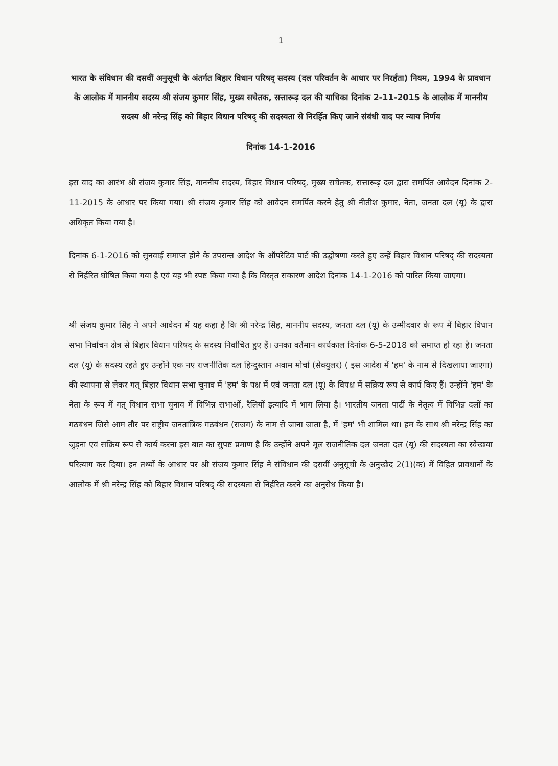1
भारत के संविधान की दसवीं अनुसूची के अंतर्गत बिहार विधान परिषद् सदस्य (दल परिवर्तन के आधार पर निरर्हता) नियम, 1994 के प्रावधान के आलोक में माननीय सदस्य श्री संजय कुमार सिंह, मुख्य सचेतक, सत्तारूढ़ दल की याचिका दिनांक 2-11-2015 के आलोक में माननीय सदस्य श्री नरेन्द्र सिंह को बिहार विधान परिषद् की सदस्यता से निरर्हित किए जाने संबंधी वाद पर न्याय निर्णय
दिनांक 14-1-2016
इस वाद का आरंभ श्री संजय कुमार सिंह, माननीय सदस्य, बिहार विधान परिषद्, मुख्य सचेतक, सत्तारूढ़ दल द्वारा समर्पित आवेदन दिनांक 2-11-2015 के आधार पर किया गया। श्री संजय कुमार सिंह को आवेदन समर्पित करने हेतु श्री नीतीश कुमार, नेता, जनता दल (यू) के द्वारा अधिकृत किया गया है।
दिनांक 6-1-2016 को सुनवाई समाप्त होने के उपरान्त आदेश के ऑपरेटिव पार्ट की उद्घोषणा करते हुए उन्हें बिहार विधान परिषद् की सदस्यता से निर्हरित घोषित किया गया है एवं यह भी स्पष्ट किया गया है कि विस्तृत सकारण आदेश दिनांक 14-1-2016 को पारित किया जाएगा।
श्री संजय कुमार सिंह ने अपने आवेदन में यह कहा है कि श्री नरेन्द्र सिंह, माननीय सदस्य, जनता दल (यू) के उम्मीदवार के रूप में बिहार विधान सभा निर्वाचन क्षेत्र से बिहार विधान परिषद् के सदस्य निर्वाचित हुए हैं। उनका वर्तमान कार्यकाल दिनांक 6-5-2018 को समाप्त हो रहा है। जनता दल (यू) के सदस्य रहते हुए उन्होंने एक नए राजनीतिक दल हिन्दुस्तान अवाम मोर्चा (सेक्युलर) ( इस आदेश में 'हम' के नाम से दिखलाया जाएगा) की स्थापना से लेकर गत् बिहार विधान सभा चुनाव में 'हम' के पक्ष में एवं जनता दल (यू) के विपक्ष में सक्रिय रूप से कार्य किए हैं। उन्होंने 'हम' के नेता के रूप में गत् विधान सभा चुनाव में विभिन्न सभाओं, रैलियों इत्यादि में भाग लिया है। भारतीय जनता पार्टी के नेतृत्व में विभिन्न दलों का गठबंधन जिसे आम तौर पर राष्ट्रीय जनतांत्रिक गठबंधन (राजग) के नाम से जाना जाता है, में 'हम' भी शामिल था। हम के साथ श्री नरेन्द्र सिंह का जुड़ना एवं सक्रिय रूप से कार्य करना इस बात का सुपष्ट प्रमाण है कि उन्होंने अपने मूल राजनीतिक दल जनता दल (यू) की सदस्यता का स्वेच्छया परित्याग कर दिया। इन तथ्यों के आधार पर श्री संजय कुमार सिंह ने संविधान की दसवीं अनुसूची के अनुच्छेद 2(1)(क) में विहित प्रावधानों के आलोक में श्री नरेन्द्र सिंह को बिहार विधान परिषद् की सदस्यता से निर्हरित करने का अनुरोध किया है।
​